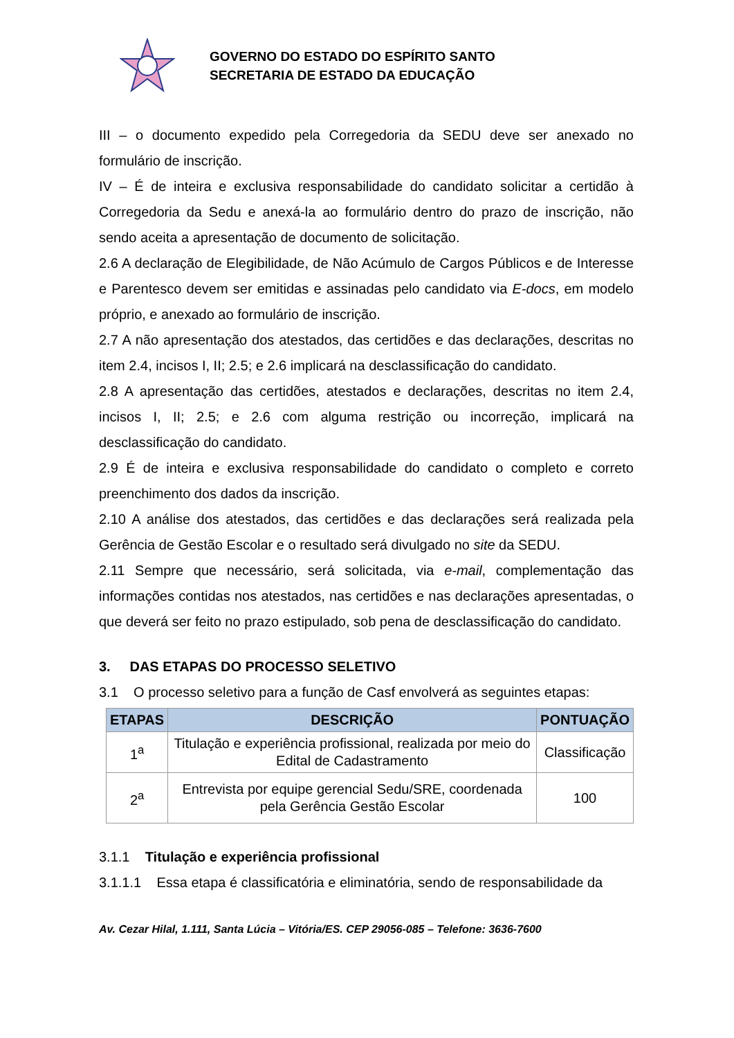GOVERNO DO ESTADO DO ESPÍRITO SANTO
SECRETARIA DE ESTADO DA EDUCAÇÃO
III – o documento expedido pela Corregedoria da SEDU deve ser anexado no formulário de inscrição.
IV – É de inteira e exclusiva responsabilidade do candidato solicitar a certidão à Corregedoria da Sedu e anexá-la ao formulário dentro do prazo de inscrição, não sendo aceita a apresentação de documento de solicitação.
2.6 A declaração de Elegibilidade, de Não Acúmulo de Cargos Públicos e de Interesse e Parentesco devem ser emitidas e assinadas pelo candidato via E-docs, em modelo próprio, e anexado ao formulário de inscrição.
2.7 A não apresentação dos atestados, das certidões e das declarações, descritas no item 2.4, incisos I, II; 2.5; e 2.6 implicará na desclassificação do candidato.
2.8 A apresentação das certidões, atestados e declarações, descritas no item 2.4, incisos I, II; 2.5; e 2.6 com alguma restrição ou incorreção, implicará na desclassificação do candidato.
2.9 É de inteira e exclusiva responsabilidade do candidato o completo e correto preenchimento dos dados da inscrição.
2.10 A análise dos atestados, das certidões e das declarações será realizada pela Gerência de Gestão Escolar e o resultado será divulgado no site da SEDU.
2.11 Sempre que necessário, será solicitada, via e-mail, complementação das informações contidas nos atestados, nas certidões e nas declarações apresentadas, o que deverá ser feito no prazo estipulado, sob pena de desclassificação do candidato.
3. DAS ETAPAS DO PROCESSO SELETIVO
3.1 O processo seletivo para a função de Casf envolverá as seguintes etapas:
| ETAPAS | DESCRIÇÃO | PONTUAÇÃO |
| --- | --- | --- |
| 1<sup>a</sup> | Titulação e experiência profissional, realizada por meio do Edital de Cadastramento | Classificação |
| 2<sup>a</sup> | Entrevista por equipe gerencial Sedu/SRE, coordenada pela Gerência Gestão Escolar | 100 |
3.1.1 Titulação e experiência profissional
3.1.1.1 Essa etapa é classificatória e eliminatória, sendo de responsabilidade da
Av. Cezar Hilal, 1.111, Santa Lúcia – Vitória/ES. CEP 29056-085 – Telefone: 3636-7600